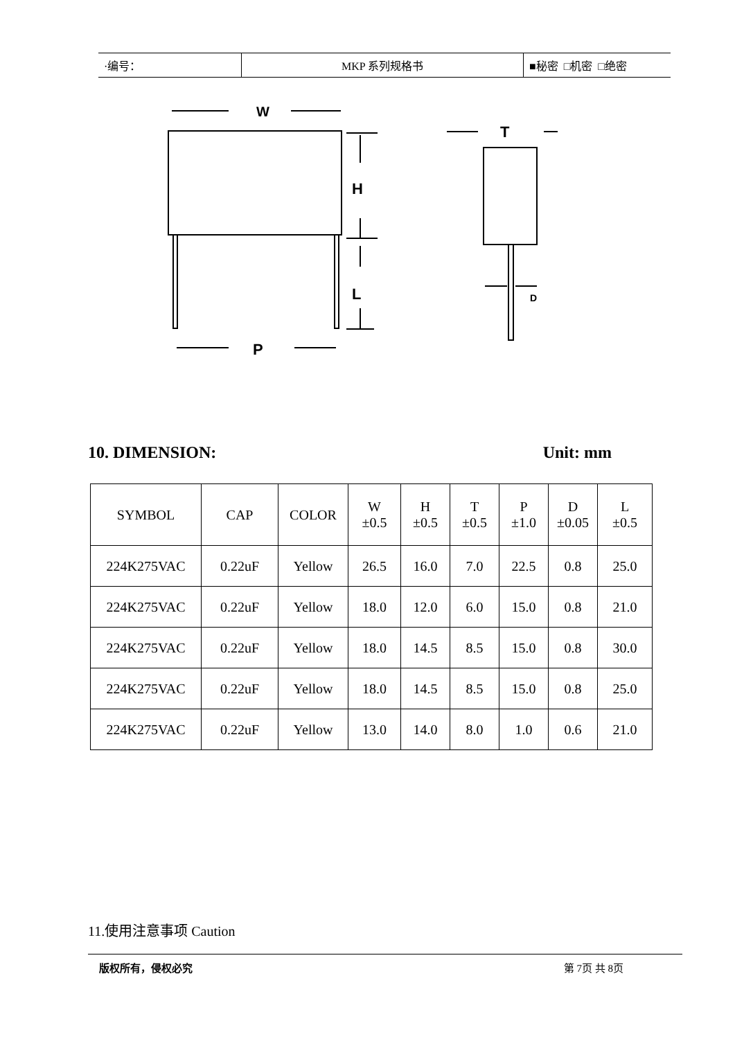| ·编号： | MKP 系列规格书 | ■秘密 □机密 □绝密 |
W
H
L
P
T
D
10. DIMENSION: Unit: mm
| SYMBOL | CAP | COLOR | W ±0.5 | H ±0.5 | T ±0.5 | P ±1.0 | D ±0.05 | L ±0.5 |
| --- | --- | --- | --- | --- | --- | --- | --- | --- |
| 224K275VAC | 0.22uF | Yellow | 26.5 | 16.0 | 7.0 | 22.5 | 0.8 | 25.0 |
| 224K275VAC | 0.22uF | Yellow | 18.0 | 12.0 | 6.0 | 15.0 | 0.8 | 21.0 |
| 224K275VAC | 0.22uF | Yellow | 18.0 | 14.5 | 8.5 | 15.0 | 0.8 | 30.0 |
| 224K275VAC | 0.22uF | Yellow | 18.0 | 14.5 | 8.5 | 15.0 | 0.8 | 25.0 |
| 224K275VAC | 0.22uF | Yellow | 13.0 | 14.0 | 8.0 | 1.0 | 0.6 | 21.0 |
11.使用注意事项 Caution
版权所有，侵权必究 第 7页 共 8页